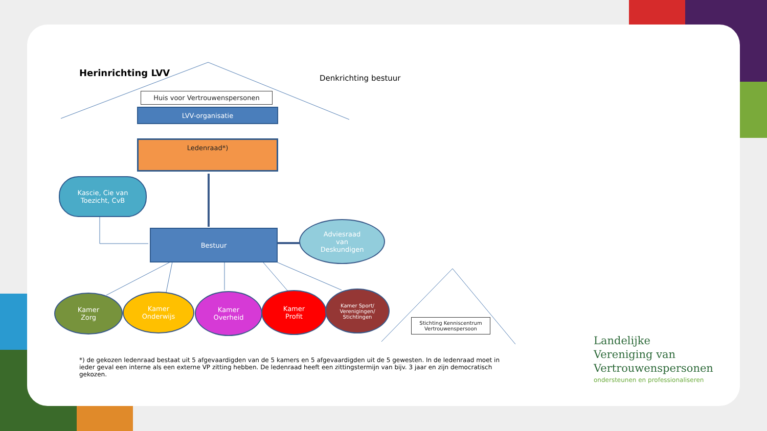Herinrichting LVV Denkrichting bestuur
Huis voor Vertrouwenspersonen
LVV-organisatie
Ledenraad*)
Kascie, Cie van
Toezicht, CvB
Bestuur
Adviesraad
van
Deskundigen
Kamer
Zorg
Kamer
Onderwijs
Kamer
Overheid
Kamer
Profit
Kamer Sport/
Verenigingen/
Stichtingen
Stichting Kenniscentrum
Vertrouwenspersoon
*) de gekozen ledenraad bestaat uit 5 afgevaardigden van de 5 kamers en 5 afgevaardigden uit de 5 gewesten. In de ledenraad moet in ieder geval een interne als een externe VP zitting hebben. De ledenraad heeft een zittingstermijn van bijv. 3 jaar en zijn democratisch gekozen.
Landelijke
Vereniging van
Vertrouwenspersonen
ondersteunen en professionaliseren